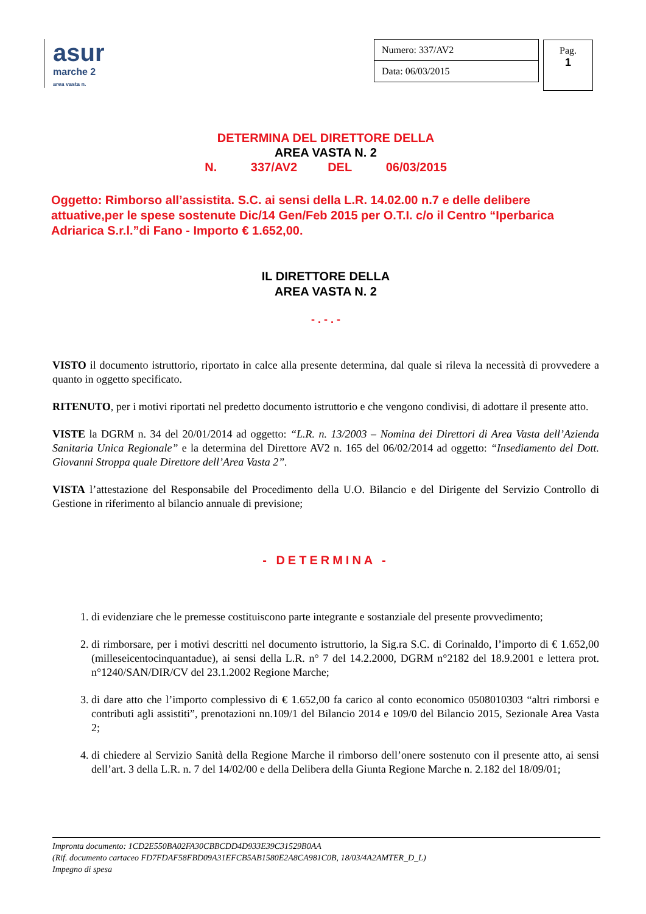asur
marche 2
area vasta n.
| Numero: 337/AV2 |
| Data: 06/03/2015 |
Pag.
1
DETERMINA DEL DIRETTORE DELLA
AREA VASTA N. 2
N. 337/AV2 DEL 06/03/2015
Oggetto: Rimborso all’assistita. S.C. ai sensi della L.R. 14.02.00 n.7 e delle delibere attuative,per le spese sostenute Dic/14 Gen/Feb 2015 per O.T.I. c/o il Centro “Iperbarica Adriarica S.r.l.”di Fano - Importo € 1.652,00.
IL DIRETTORE DELLA
AREA VASTA N. 2
- . - . -
VISTO il documento istruttorio, riportato in calce alla presente determina, dal quale si rileva la necessità di provvedere a quanto in oggetto specificato.
RITENUTO, per i motivi riportati nel predetto documento istruttorio e che vengono condivisi, di adottare il presente atto.
VISTE la DGRM n. 34 del 20/01/2014 ad oggetto: “L.R. n. 13/2003 – Nomina dei Direttori di Area Vasta dell’Azienda Sanitaria Unica Regionale” e la determina del Direttore AV2 n. 165 del 06/02/2014 ad oggetto: “Insediamento del Dott. Giovanni Stroppa quale Direttore dell’Area Vasta 2”.
VISTA l’attestazione del Responsabile del Procedimento della U.O. Bilancio e del Dirigente del Servizio Controllo di Gestione in riferimento al bilancio annuale di previsione;
- DETERMINA -
1. di evidenziare che le premesse costituiscono parte integrante e sostanziale del presente provvedimento;
2. di rimborsare, per i motivi descritti nel documento istruttorio, la Sig.ra S.C. di Corinaldo, l’importo di € 1.652,00 (milleseicentocinquantadue), ai sensi della L.R. n° 7 del 14.2.2000, DGRM n°2182 del 18.9.2001 e lettera prot. n°1240/SAN/DIR/CV del 23.1.2002 Regione Marche;
3. di dare atto che l’importo complessivo di € 1.652,00 fa carico al conto economico 0508010303 “altri rimborsi e contributi agli assistiti”, prenotazioni nn.109/1 del Bilancio 2014 e 109/0 del Bilancio 2015, Sezionale Area Vasta 2;
4. di chiedere al Servizio Sanità della Regione Marche il rimborso dell’onere sostenuto con il presente atto, ai sensi dell’art. 3 della L.R. n. 7 del 14/02/00 e della Delibera della Giunta Regione Marche n. 2.182 del 18/09/01;
Impronta documento: 1CD2E550BA02FA30CBBCDD4D933E39C31529B0AA
(Rif. documento cartaceo FD7FDAF58FBD09A31EFCB5AB1580E2A8CA981C0B, 18/03/4A2AMTER_D_L)
Impegno di spesa